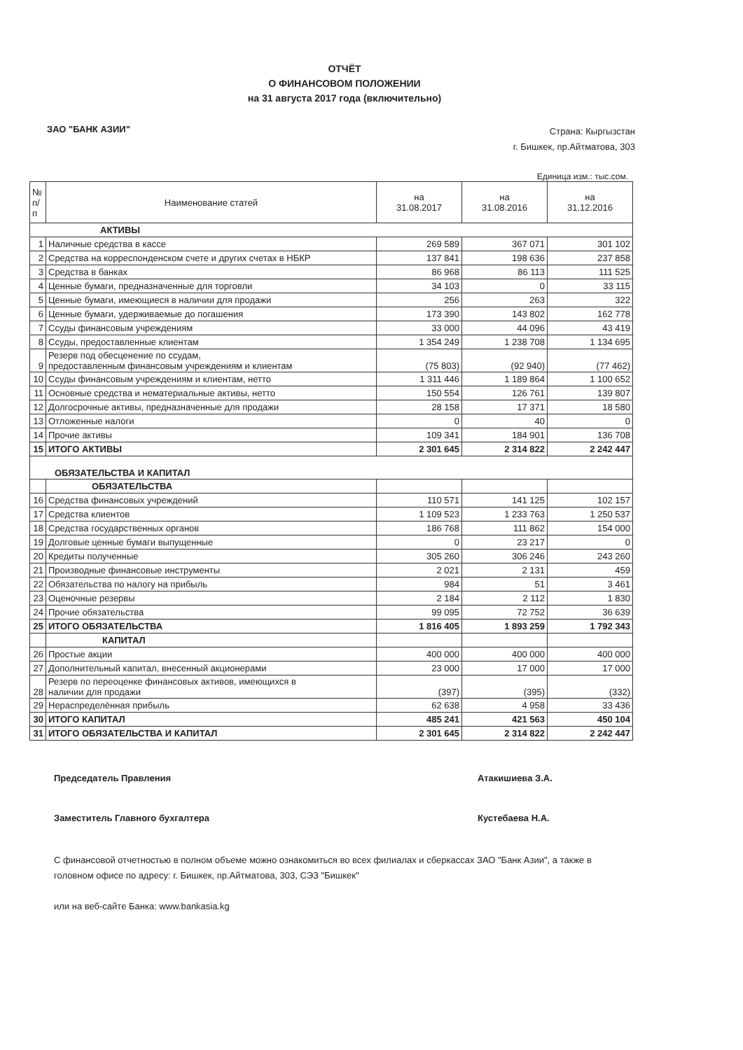ОТЧЁТ
О ФИНАНСОВОМ ПОЛОЖЕНИИ
на 31 августа 2017 года (включительно)
ЗАО "БАНК АЗИИ"
Страна: Кыргызстан
г. Бишкек, пр.Айтматова, 303
Единица изм.: тыс.сом.
| № п/п | Наименование статей | на 31.08.2017 | на 31.08.2016 | на 31.12.2016 |
| --- | --- | --- | --- | --- |
| АКТИВЫ | | | | |
| 1 | Наличные средства в кассе | 269 589 | 367 071 | 301 102 |
| 2 | Средства на корреспонденском счете и других счетах в НБКР | 137 841 | 198 636 | 237 858 |
| 3 | Средства в банках | 86 968 | 86 113 | 111 525 |
| 4 | Ценные бумаги, предназначенные для торговли | 34 103 | 0 | 33 115 |
| 5 | Ценные бумаги, имеющиеся в наличии для продажи | 256 | 263 | 322 |
| 6 | Ценные бумаги, удерживаемые до погашения | 173 390 | 143 802 | 162 778 |
| 7 | Ссуды финансовым учреждениям | 33 000 | 44 096 | 43 419 |
| 8 | Ссуды, предоставленные клиентам | 1 354 249 | 1 238 708 | 1 134 695 |
| 9 | Резерв под обесценение по ссудам, предоставленным финансовым учреждениям и клиентам | (75 803) | (92 940) | (77 462) |
| 10 | Ссуды финансовым учреждениям и клиентам, нетто | 1 311 446 | 1 189 864 | 1 100 652 |
| 11 | Основные средства и нематериальные активы, нетто | 150 554 | 126 761 | 139 807 |
| 12 | Долгосрочные активы, предназначенные для продажи | 28 158 | 17 371 | 18 580 |
| 13 | Отложенные налоги | 0 | 40 | 0 |
| 14 | Прочие активы | 109 341 | 184 901 | 136 708 |
| 15 | ИТОГО АКТИВЫ | 2 301 645 | 2 314 822 | 2 242 447 |
| ОБЯЗАТЕЛЬСТВА И КАПИТАЛ | | | | |
| | ОБЯЗАТЕЛЬСТВА | | | |
| 16 | Средства финансовых учреждений | 110 571 | 141 125 | 102 157 |
| 17 | Средства клиентов | 1 109 523 | 1 233 763 | 1 250 537 |
| 18 | Средства государственных органов | 186 768 | 111 862 | 154 000 |
| 19 | Долговые ценные бумаги выпущенные | 0 | 23 217 | 0 |
| 20 | Кредиты полученные | 305 260 | 306 246 | 243 260 |
| 21 | Производные финансовые инструменты | 2 021 | 2 131 | 459 |
| 22 | Обязательства по налогу на прибыль | 984 | 51 | 3 461 |
| 23 | Оценочные резервы | 2 184 | 2 112 | 1 830 |
| 24 | Прочие обязательства | 99 095 | 72 752 | 36 639 |
| 25 | ИТОГО ОБЯЗАТЕЛЬСТВА | 1 816 405 | 1 893 259 | 1 792 343 |
| | КАПИТАЛ | | | |
| 26 | Простые акции | 400 000 | 400 000 | 400 000 |
| 27 | Дополнительный капитал, внесенный акционерами | 23 000 | 17 000 | 17 000 |
| 28 | Резерв по переоценке финансовых активов, имеющихся в наличии для продажи | (397) | (395) | (332) |
| 29 | Нераспределённая прибыль | 62 638 | 4 958 | 33 436 |
| 30 | ИТОГО КАПИТАЛ | 485 241 | 421 563 | 450 104 |
| 31 | ИТОГО ОБЯЗАТЕЛЬСТВА И КАПИТАЛ | 2 301 645 | 2 314 822 | 2 242 447 |
Председатель Правления Атакишиева З.А.
Заместитель Главного бухгалтера Кустебаева Н.А.
С финансовой отчетностью в полном объеме можно ознакомиться во всех филиалах и сберкассах ЗАО "Банк Азии", а также в головном офисе по адресу: г. Бишкек, пр.Айтматова, 303, СЭЗ "Бишкек"
или на веб-сайте Банка: www.bankasia.kg